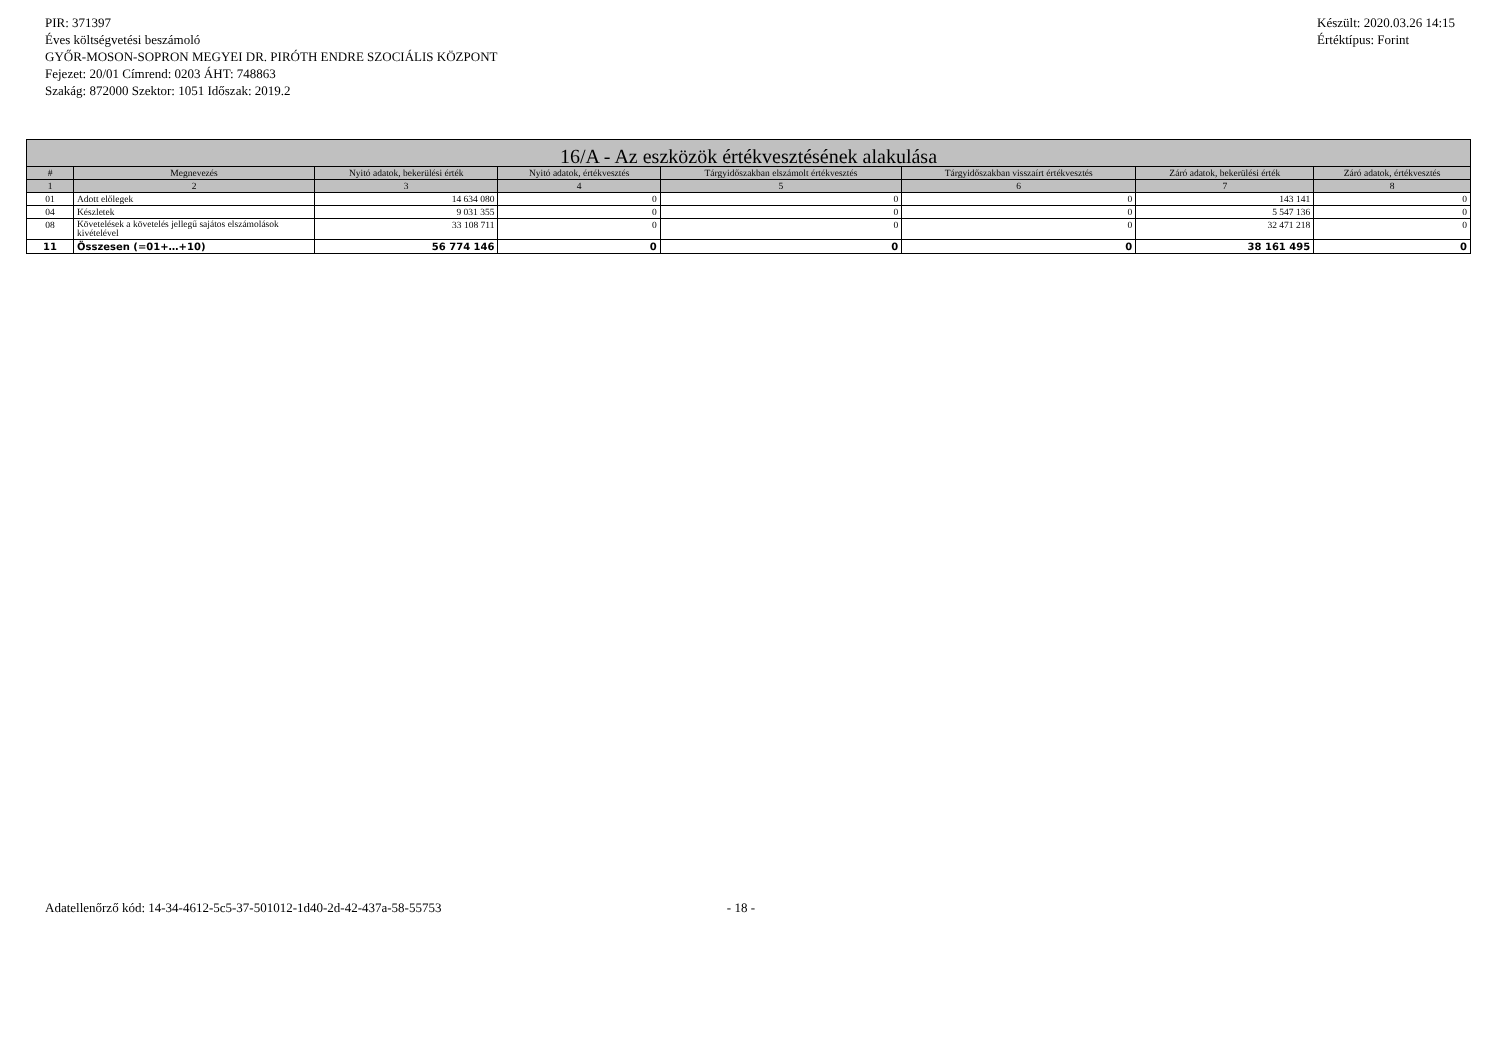PIR: 371397
Éves költségvetési beszámoló
GYŐR-MOSON-SOPRON MEGYEI DR. PIRÓTH ENDRE SZOCIÁLIS KÖZPONT
Fejezet: 20/01 Címrend: 0203 ÁHT: 748863
Szakág: 872000 Szektor: 1051 Időszak: 2019.2
Készült: 2020.03.26 14:15
Értéktípus: Forint
| 16/A - Az eszközök értékvesztésének alakulása | | | | | | | |
| # | Megnevezés | Nyitó adatok, bekerülési érték | Nyitó adatok, értékvesztés | Tárgyidőszakban elszámolt értékvesztés | Tárgyidőszakban visszaírt értékvesztés | Záró adatok, bekerülési érték | Záró adatok, értékvesztés |
| 1 | 2 | 3 | 4 | 5 | 6 | 7 | 8 |
| 01 | Adott előlegek | 14 634 080 | 0 | 0 | 0 | 143 141 | 0 |
| 04 | Készletek | 9 031 355 | 0 | 0 | 0 | 5 547 136 | 0 |
| 08 | Követelések a követelés jellegű sajátos elszámolások kivételével | 33 108 711 | 0 | 0 | 0 | 32 471 218 | 0 |
| 11 | Összesen (=01+…+10) | 56 774 146 | 0 | 0 | 0 | 38 161 495 | 0 |
Adatellenőrző kód: 14-34-4612-5c5-37-501012-1d40-2d-42-437a-58-55753 - 18 -